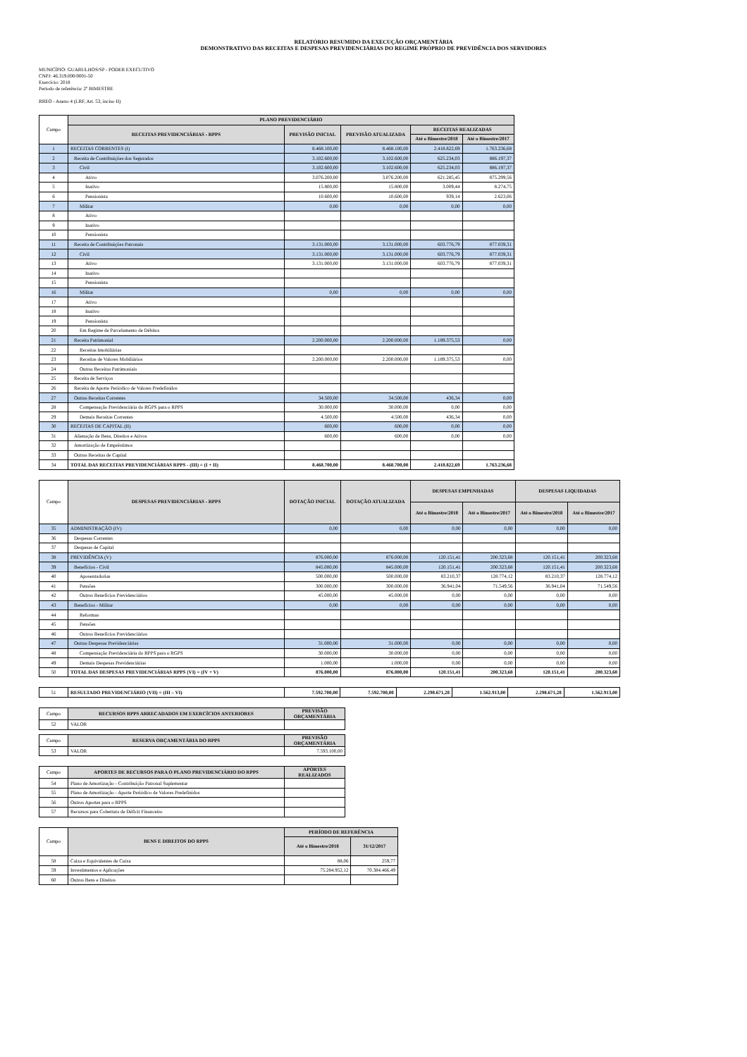RELATÓRIO RESUMIDO DA EXECUÇÃO ORÇAMENTÁRIA
DEMONSTRATIVO DAS RECEITAS E DESPESAS PREVIDENCIÁRIAS DO REGIME PRÓPRIO DE PREVIDÊNCIA DOS SERVIDORES
MUNICÍPIO: GUARULHOS/SP - PODER EXECUTIVO
CNPJ: 46.319.000/0001-50
Exercício: 2018
Período de referência: 2º BIMESTRE
RREO - Anexo 4 (LRF, Art. 53, inciso II)
| Campo | PLANO PREVIDENCIÁRIO | | | | |
| | RECEITAS PREVIDENCIÁRIAS - RPPS | PREVISÃO INICIAL | PREVISÃO ATUALIZADA | RECEITAS REALIZADAS | |
| | | | | Até o Bimestre/2018 | Até o Bimestre/2017 |
| 1 | RECEITAS CORRENTES (I) | 8.468.100,00 | 8.468.100,00 | 2.418.822,69 | 1.763.236,68 |
| 2 | Receita de Contribuições dos Segurados | 3.102.600,00 | 3.102.600,00 | 625.234,03 | 886.197,37 |
| 3 | Civil | 3.102.600,00 | 3.102.600,00 | 625.234,03 | 886.197,37 |
| 4 | Ativo | 3.076.200,00 | 3.076.200,00 | 621.285,45 | 875.299,56 |
| 5 | Inativo | 15.800,00 | 15.800,00 | 3.009,44 | 8.274,75 |
| 6 | Pensionista | 10.600,00 | 10.600,00 | 939,14 | 2.623,06 |
| 7 | Militar | 0,00 | 0,00 | 0,00 | 0,00 |
| 8 | Ativo | | | | |
| 9 | Inativo | | | | |
| 10 | Pensionista | | | | |
| 11 | Receita de Contribuições Patronais | 3.131.000,00 | 3.131.000,00 | 603.776,79 | 877.039,31 |
| 12 | Civil | 3.131.000,00 | 3.131.000,00 | 603.776,79 | 877.039,31 |
| 13 | Ativo | 3.131.000,00 | 3.131.000,00 | 603.776,79 | 877.039,31 |
| 14 | Inativo | | | | |
| 15 | Pensionista | | | | |
| 16 | Militar | 0,00 | 0,00 | 0,00 | 0,00 |
| 17 | Ativo | | | | |
| 18 | Inativo | | | | |
| 19 | Pensionista | | | | |
| 20 | Em Regime de Parcelamento de Débitos | | | | |
| 21 | Receita Patrimonial | 2.200.000,00 | 2.200.000,00 | 1.189.375,53 | 0,00 |
| 22 | Receitas Imobiliárias | | | | |
| 23 | Receitas de Valores Mobiliários | 2.200.000,00 | 2.200.000,00 | 1.189.375,53 | 0,00 |
| 24 | Outras Receitas Patrimoniais | | | | |
| 25 | Receita de Serviços | | | | |
| 26 | Receita de Aporte Periódico de Valores Predefinidos | | | | |
| 27 | Outras Receitas Correntes | 34.500,00 | 34.500,00 | 436,34 | 0,00 |
| 28 | Compensação Previdenciária do RGPS para o RPPS | 30.000,00 | 30.000,00 | 0,00 | 0,00 |
| 29 | Demais Receitas Correntes | 4.500,00 | 4.500,00 | 436,34 | 0,00 |
| 30 | RECEITAS DE CAPITAL (II) | 600,00 | 600,00 | 0,00 | 0,00 |
| 31 | Alienação de Bens, Direitos e Ativos | 600,00 | 600,00 | 0,00 | 0,00 |
| 32 | Amortização de Empréstimos | | | | |
| 33 | Outras Receitas de Capital | | | | |
| 34 | TOTAL DAS RECEITAS PREVIDENCIÁRIAS RPPS - (III) = (I + II) | 8.468.700,00 | 8.468.700,00 | 2.418.822,69 | 1.763.236,68 |
| Campo | DESPESAS PREVIDENCIÁRIAS - RPPS | DOTAÇÃO INICIAL | DOTAÇÃO ATUALIZADA | DESPESAS EMPENHADAS | | DESPESAS LIQUIDADAS | |
| | | | | Até o Bimestre/2018 | Até o Bimestre/2017 | Até o Bimestre/2018 | Até o Bimestre/2017 |
| 35 | ADMINISTRAÇÃO (IV) | 0,00 | 0,00 | 0,00 | 0,00 | 0,00 | 0,00 |
| 36 | Despesas Correntes | | | | | | |
| 37 | Despesas de Capital | | | | | | |
| 38 | PREVIDÊNCIA (V) | 876.000,00 | 876.000,00 | 120.151,41 | 200.323,68 | 120.151,41 | 200.323,68 |
| 39 | Benefícios - Civil | 845.000,00 | 845.000,00 | 120.151,41 | 200.323,68 | 120.151,41 | 200.323,68 |
| 40 | Aposentadorias | 500.000,00 | 500.000,00 | 83.210,37 | 128.774,12 | 83.210,37 | 128.774,12 |
| 41 | Pensões | 300.000,00 | 300.000,00 | 36.941,04 | 71.549,56 | 36.941,04 | 71.549,56 |
| 42 | Outros Benefícios Previdenciários | 45.000,00 | 45.000,00 | 0,00 | 0,00 | 0,00 | 0,00 |
| 43 | Benefícios - Militar | 0,00 | 0,00 | 0,00 | 0,00 | 0,00 | 0,00 |
| 44 | Reformas | | | | | | |
| 45 | Pensões | | | | | | |
| 46 | Outros Benefícios Previdenciários | | | | | | |
| 47 | Outras Despesas Previdenciárias | 31.000,00 | 31.000,00 | 0,00 | 0,00 | 0,00 | 0,00 |
| 48 | Compensação Previdenciária do RPPS para o RGPS | 30.000,00 | 30.000,00 | 0,00 | 0,00 | 0,00 | 0,00 |
| 49 | Demais Despesas Previdenciárias | 1.000,00 | 1.000,00 | 0,00 | 0,00 | 0,00 | 0,00 |
| 50 | TOTAL DAS DESPESAS PREVIDENCIÁRIAS RPPS (VI) = (IV + V) | 876.000,00 | 876.000,00 | 120.151,41 | 200.323,68 | 120.151,41 | 200.323,68 |
| 51 | RESULTADO PREVIDENCIÁRIO (VII) = (III – VI) | 7.592.700,00 | 7.592.700,00 | 2.298.671,28 | 1.562.913,00 | 2.298.671,28 | 1.562.913,00 |
| Campo | RECURSOS RPPS ARRECADADOS EM EXERCÍCIOS ANTERIORES | PREVISÃO ORÇAMENTÁRIA |
| 52 | VALOR | |
| Campo | RESERVA ORÇAMENTÁRIA DO RPPS | PREVISÃO ORÇAMENTÁRIA |
| 53 | VALOR | 7.593.100,00 |
| Campo | APORTES DE RECURSOS PARA O PLANO PREVIDENCIÁRIO DO RPPS | APORTES REALIZADOS |
| 54 | Plano de Amortização - Contribuição Patronal Suplementar | |
| 55 | Plano de Amortização - Aporte Periódico de Valores Predefinidos | |
| 56 | Outros Aportes para o RPPS | |
| 57 | Recursos para Cobertura de Déficit Financeiro | |
| Campo | BENS E DIREITOS DO RPPS | PERÍODO DE REFERÊNCIA | |
| | | Até o Bimestre/2018 | 31/12/2017 |
| 58 | Caixa e Equivalentes de Caixa | 88,06 | 259,77 |
| 59 | Investimentos e Aplicações | 75.284.952,12 | 70.384.466,49 |
| 60 | Outros Bens e Direitos | | |